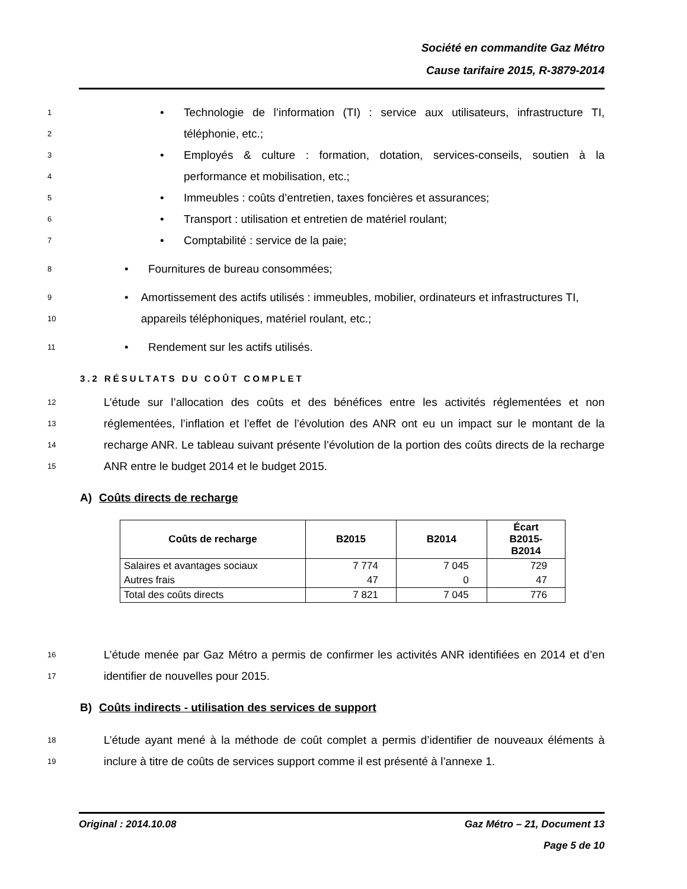Société en commandite Gaz Métro
Cause tarifaire 2015, R-3879-2014
1
2
• Technologie de l’information (TI) : service aux utilisateurs, infrastructure TI, téléphonie, etc.;
3
4
• Employés & culture : formation, dotation, services-conseils, soutien à la performance et mobilisation, etc.;
5
• Immeubles : coûts d’entretien, taxes foncières et assurances;
6
• Transport : utilisation et entretien de matériel roulant;
7
• Comptabilité : service de la paie;
8
• Fournitures de bureau consommées;
9
10
• Amortissement des actifs utilisés : immeubles, mobilier, ordinateurs et infrastructures TI, appareils téléphoniques, matériel roulant, etc.;
11
• Rendement sur les actifs utilisés.
3.2 RÉSULTATS DU COÛT COMPLET
12
13
14
15
L’étude sur l’allocation des coûts et des bénéfices entre les activités réglementées et non réglementées, l’inflation et l’effet de l’évolution des ANR ont eu un impact sur le montant de la recharge ANR. Le tableau suivant présente l’évolution de la portion des coûts directs de la recharge ANR entre le budget 2014 et le budget 2015.
A) Coûts directs de recharge
| Coûts de recharge | B2015 | B2014 | Écart B2015- B2014 |
| --- | --- | --- | --- |
| Salaires et avantages sociaux | 7 774 | 7 045 | 729 |
| Autres frais | 47 | 0 | 47 |
| Total des coûts directs | 7 821 | 7 045 | 776 |
16
17
L’étude menée par Gaz Métro a permis de confirmer les activités ANR identifiées en 2014 et d’en identifier de nouvelles pour 2015.
B) Coûts indirects - utilisation des services de support
18
19
L’étude ayant mené à la méthode de coût complet a permis d’identifier de nouveaux éléments à inclure à titre de coûts de services support comme il est présenté à l’annexe 1.
Original : 2014.10.08 Gaz Métro – 21, Document 13
Page 5 de 10